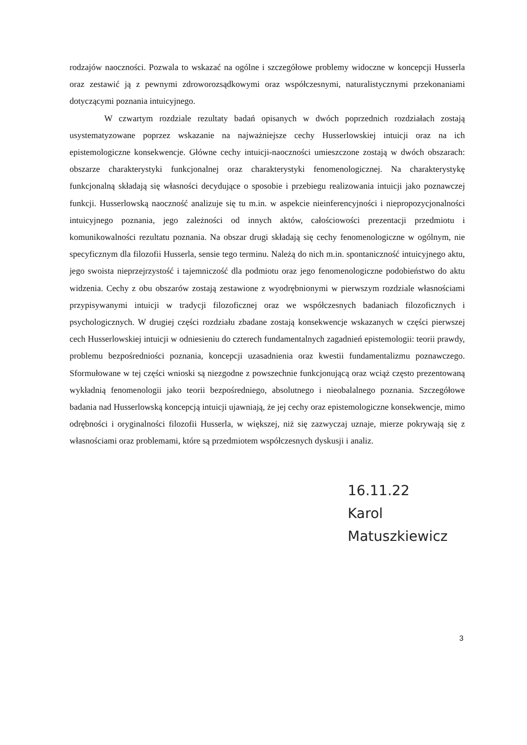rodzajów naoczności. Pozwala to wskazać na ogólne i szczegółowe problemy widoczne w koncepcji Husserla oraz zestawić ją z pewnymi zdroworozsądkowymi oraz współczesnymi, naturalistycznymi przekonaniami dotyczącymi poznania intuicyjnego.
W czwartym rozdziale rezultaty badań opisanych w dwóch poprzednich rozdziałach zostają usystematyzowane poprzez wskazanie na najważniejsze cechy Husserlowskiej intuicji oraz na ich epistemologiczne konsekwencje. Główne cechy intuicji-naoczności umieszczone zostają w dwóch obszarach: obszarze charakterystyki funkcjonalnej oraz charakterystyki fenomenologicznej. Na charakterystykę funkcjonalną składają się własności decydujące o sposobie i przebiegu realizowania intuicji jako poznawczej funkcji. Husserlowską naoczność analizuje się tu m.in. w aspekcie nieinferencyjności i niepropozycjonalności intuicyjnego poznania, jego zależności od innych aktów, całościowości prezentacji przedmiotu i komunikowalności rezultatu poznania. Na obszar drugi składają się cechy fenomenologiczne w ogólnym, nie specyficznym dla filozofii Husserla, sensie tego terminu. Należą do nich m.in. spontaniczność intuicyjnego aktu, jego swoista nieprzejrzystość i tajemniczość dla podmiotu oraz jego fenomenologiczne podobieństwo do aktu widzenia. Cechy z obu obszarów zostają zestawione z wyodrębnionymi w pierwszym rozdziale własnościami przypisywanymi intuicji w tradycji filozoficznej oraz we współczesnych badaniach filozoficznych i psychologicznych. W drugiej części rozdziału zbadane zostają konsekwencje wskazanych w części pierwszej cech Husserlowskiej intuicji w odniesieniu do czterech fundamentalnych zagadnień epistemologii: teorii prawdy, problemu bezpośredniości poznania, koncepcji uzasadnienia oraz kwestii fundamentalizmu poznawczego. Sformułowane w tej części wnioski są niezgodne z powszechnie funkcjonującą oraz wciąż często prezentowaną wykładnią fenomenologii jako teorii bezpośredniego, absolutnego i nieobalalnego poznania. Szczegółowe badania nad Husserlowską koncepcją intuicji ujawniają, że jej cechy oraz epistemologiczne konsekwencje, mimo odrębności i oryginalności filozofii Husserla, w większej, niż się zazwyczaj uznaje, mierze pokrywają się z własnościami oraz problemami, które są przedmiotem współczesnych dyskusji i analiz.
16.11.22
Karol Matuszkiewicz
3